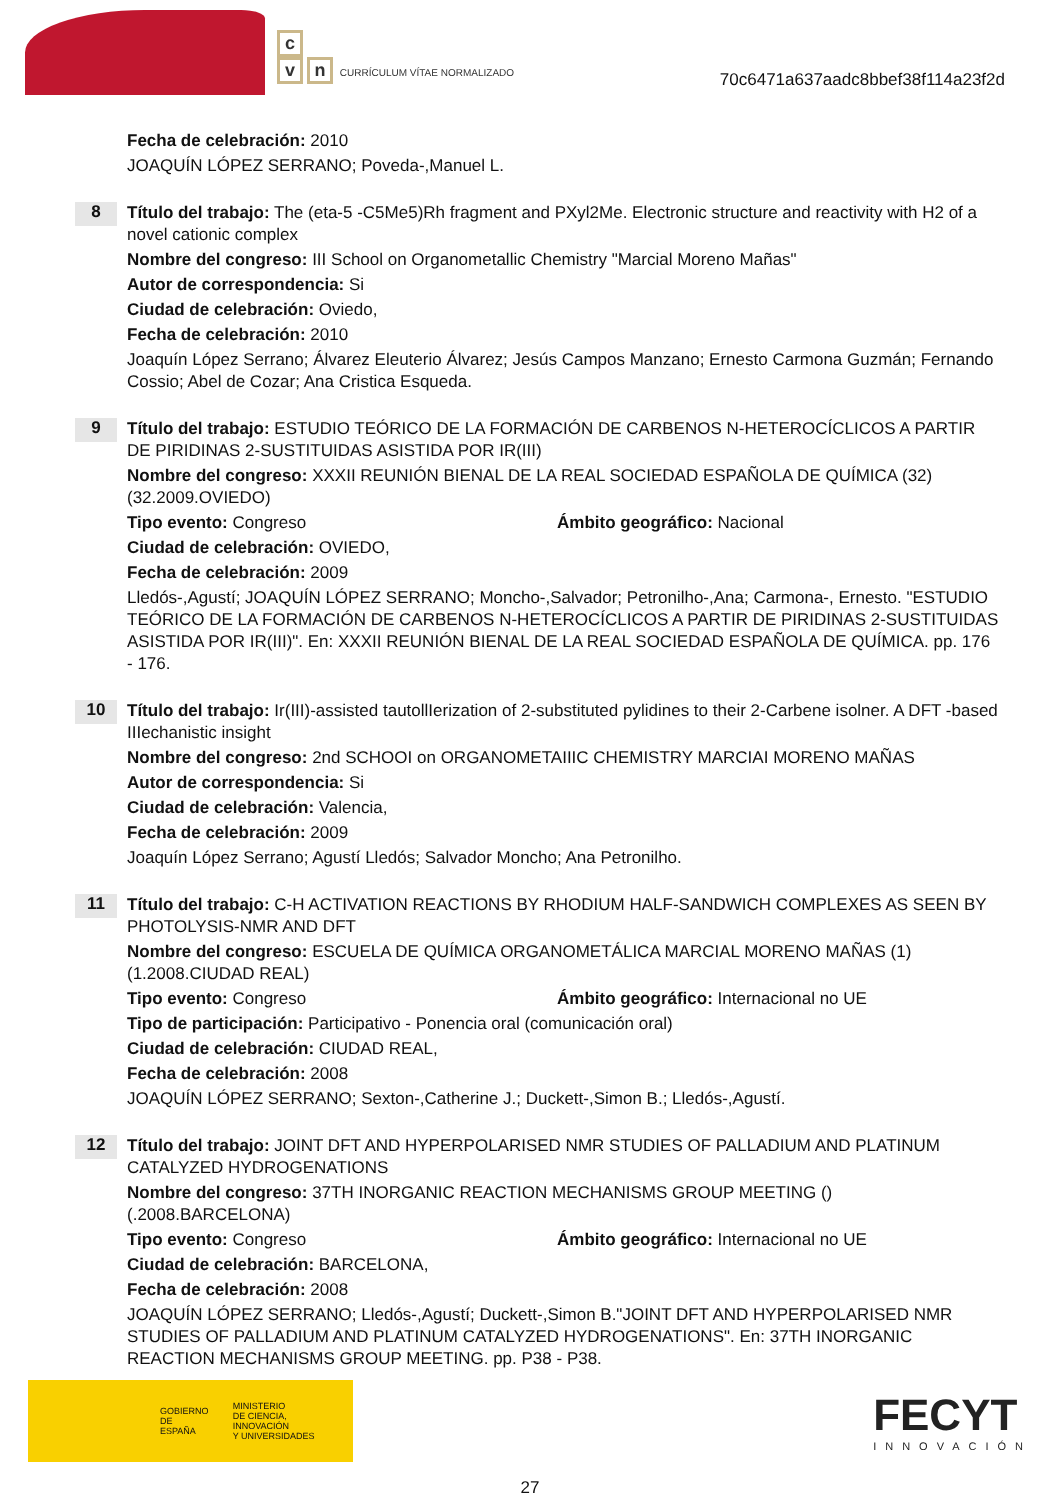c
vn CURRÍCULUM VÍTAE NORMALIZADO
70c6471a637aadc8bbef38f114a23f2d
Fecha de celebración: 2010
JOAQUÍN LÓPEZ SERRANO; Poveda-,Manuel L.
8
Título del trabajo: The (eta-5 -C5Me5)Rh fragment and PXyl2Me. Electronic structure and reactivity with H2 of a novel cationic complex
Nombre del congreso: III School on Organometallic Chemistry "Marcial Moreno Mañas"
Autor de correspondencia: Si
Ciudad de celebración: Oviedo,
Fecha de celebración: 2010
Joaquín López Serrano; Álvarez Eleuterio Álvarez; Jesús Campos Manzano; Ernesto Carmona Guzmán; Fernando Cossio; Abel de Cozar; Ana Cristica Esqueda.
9
Título del trabajo: ESTUDIO TEÓRICO DE LA FORMACIÓN DE CARBENOS N-HETEROCÍCLICOS A PARTIR DE PIRIDINAS 2-SUSTITUIDAS ASISTIDA POR IR(III)
Nombre del congreso: XXXII REUNIÓN BIENAL DE LA REAL SOCIEDAD ESPAÑOLA DE QUÍMICA (32) (32.2009.OVIEDO)
Tipo evento: Congreso Ámbito geográfico: Nacional
Ciudad de celebración: OVIEDO,
Fecha de celebración: 2009
Lledós-,Agustí; JOAQUÍN LÓPEZ SERRANO; Moncho-,Salvador; Petronilho-,Ana; Carmona-, Ernesto. "ESTUDIO TEÓRICO DE LA FORMACIÓN DE CARBENOS N-HETEROCÍCLICOS A PARTIR DE PIRIDINAS 2-SUSTITUIDAS ASISTIDA POR IR(III)". En: XXXII REUNIÓN BIENAL DE LA REAL SOCIEDAD ESPAÑOLA DE QUÍMICA. pp. 176 - 176.
10
Título del trabajo: Ir(III)-assisted tautollIerization of 2-substituted pylidines to their 2-Carbene isolner. A DFT -based IIIechanistic insight
Nombre del congreso: 2nd SCHOOI on ORGANOMETAIIIC CHEMISTRY MARCIAI MORENO MAÑAS
Autor de correspondencia: Si
Ciudad de celebración: Valencia,
Fecha de celebración: 2009
Joaquín López Serrano; Agustí Lledós; Salvador Moncho; Ana Petronilho.
11
Título del trabajo: C-H ACTIVATION REACTIONS BY RHODIUM HALF-SANDWICH COMPLEXES AS SEEN BY PHOTOLYSIS-NMR AND DFT
Nombre del congreso: ESCUELA DE QUÍMICA ORGANOMETÁLICA MARCIAL MORENO MAÑAS (1) (1.2008.CIUDAD REAL)
Tipo evento: Congreso Ámbito geográfico: Internacional no UE
Tipo de participación: Participativo - Ponencia oral (comunicación oral)
Ciudad de celebración: CIUDAD REAL,
Fecha de celebración: 2008
JOAQUÍN LÓPEZ SERRANO; Sexton-,Catherine J.; Duckett-,Simon B.; Lledós-,Agustí.
12
Título del trabajo: JOINT DFT AND HYPERPOLARISED NMR STUDIES OF PALLADIUM AND PLATINUM CATALYZED HYDROGENATIONS
Nombre del congreso: 37TH INORGANIC REACTION MECHANISMS GROUP MEETING () (.2008.BARCELONA)
Tipo evento: Congreso Ámbito geográfico: Internacional no UE
Ciudad de celebración: BARCELONA,
Fecha de celebración: 2008
JOAQUÍN LÓPEZ SERRANO; Lledós-,Agustí; Duckett-,Simon B."JOINT DFT AND HYPERPOLARISED NMR STUDIES OF PALLADIUM AND PLATINUM CATALYZED HYDROGENATIONS". En: 37TH INORGANIC REACTION MECHANISMS GROUP MEETING. pp. P38 - P38.
GOBIERNO
DE ESPAÑA
MINISTERIO
DE CIENCIA, INNOVACIÓN
Y UNIVERSIDADES
FECYT
INNOVACIÓN
27